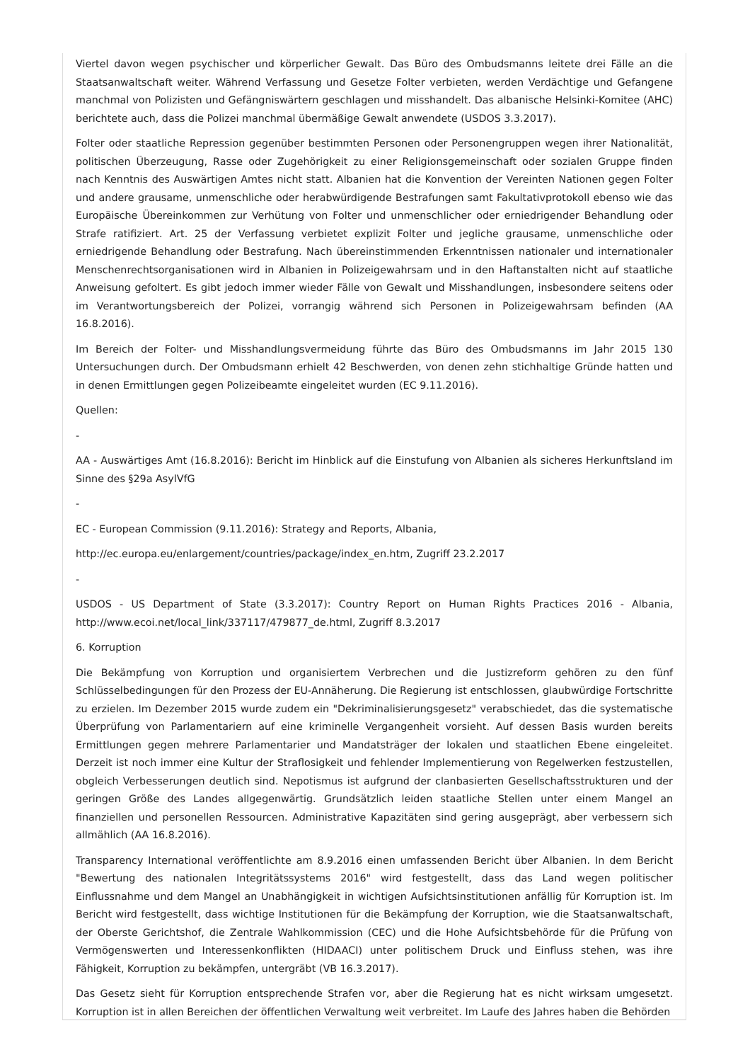Viertel davon wegen psychischer und körperlicher Gewalt. Das Büro des Ombudsmanns leitete drei Fälle an die Staatsanwaltschaft weiter. Während Verfassung und Gesetze Folter verbieten, werden Verdächtige und Gefangene manchmal von Polizisten und Gefängniswärtern geschlagen und misshandelt. Das albanische Helsinki-Komitee (AHC) berichtete auch, dass die Polizei manchmal übermäßige Gewalt anwendete (USDOS 3.3.2017).
Folter oder staatliche Repression gegenüber bestimmten Personen oder Personengruppen wegen ihrer Nationalität, politischen Überzeugung, Rasse oder Zugehörigkeit zu einer Religionsgemeinschaft oder sozialen Gruppe finden nach Kenntnis des Auswärtigen Amtes nicht statt. Albanien hat die Konvention der Vereinten Nationen gegen Folter und andere grausame, unmenschliche oder herabwürdigende Bestrafungen samt Fakultativprotokoll ebenso wie das Europäische Übereinkommen zur Verhütung von Folter und unmenschlicher oder erniedrigender Behandlung oder Strafe ratifiziert. Art. 25 der Verfassung verbietet explizit Folter und jegliche grausame, unmenschliche oder erniedrigende Behandlung oder Bestrafung. Nach übereinstimmenden Erkenntnissen nationaler und internationaler Menschenrechtsorganisationen wird in Albanien in Polizeigewahrsam und in den Haftanstalten nicht auf staatliche Anweisung gefoltert. Es gibt jedoch immer wieder Fälle von Gewalt und Misshandlungen, insbesondere seitens oder im Verantwortungsbereich der Polizei, vorrangig während sich Personen in Polizeigewahrsam befinden (AA 16.8.2016).
Im Bereich der Folter- und Misshandlungsvermeidung führte das Büro des Ombudsmanns im Jahr 2015 130 Untersuchungen durch. Der Ombudsmann erhielt 42 Beschwerden, von denen zehn stichhaltige Gründe hatten und in denen Ermittlungen gegen Polizeibeamte eingeleitet wurden (EC 9.11.2016).
Quellen:
-
AA - Auswärtiges Amt (16.8.2016): Bericht im Hinblick auf die Einstufung von Albanien als sicheres Herkunftsland im Sinne des §29a AsylVfG
-
EC - European Commission (9.11.2016): Strategy and Reports, Albania,
http://ec.europa.eu/enlargement/countries/package/index_en.htm, Zugriff 23.2.2017
-
USDOS - US Department of State (3.3.2017): Country Report on Human Rights Practices 2016 - Albania, http://www.ecoi.net/local_link/337117/479877_de.html, Zugriff 8.3.2017
6. Korruption
Die Bekämpfung von Korruption und organisiertem Verbrechen und die Justizreform gehören zu den fünf Schlüsselbedingungen für den Prozess der EU-Annäherung. Die Regierung ist entschlossen, glaubwürdige Fortschritte zu erzielen. Im Dezember 2015 wurde zudem ein "Dekriminalisierungsgesetz" verabschiedet, das die systematische Überprüfung von Parlamentariern auf eine kriminelle Vergangenheit vorsieht. Auf dessen Basis wurden bereits Ermittlungen gegen mehrere Parlamentarier und Mandatsträger der lokalen und staatlichen Ebene eingeleitet. Derzeit ist noch immer eine Kultur der Straflosigkeit und fehlender Implementierung von Regelwerken festzustellen, obgleich Verbesserungen deutlich sind. Nepotismus ist aufgrund der clanbasierten Gesellschaftsstrukturen und der geringen Größe des Landes allgegenwärtig. Grundsätzlich leiden staatliche Stellen unter einem Mangel an finanziellen und personellen Ressourcen. Administrative Kapazitäten sind gering ausgeprägt, aber verbessern sich allmählich (AA 16.8.2016).
Transparency International veröffentlichte am 8.9.2016 einen umfassenden Bericht über Albanien. In dem Bericht "Bewertung des nationalen Integritätssystems 2016" wird festgestellt, dass das Land wegen politischer Einflussnahme und dem Mangel an Unabhängigkeit in wichtigen Aufsichtsinstitutionen anfällig für Korruption ist. Im Bericht wird festgestellt, dass wichtige Institutionen für die Bekämpfung der Korruption, wie die Staatsanwaltschaft, der Oberste Gerichtshof, die Zentrale Wahlkommission (CEC) und die Hohe Aufsichtsbehörde für die Prüfung von Vermögenswerten und Interessenkonflikten (HIDAACI) unter politischem Druck und Einfluss stehen, was ihre Fähigkeit, Korruption zu bekämpfen, untergräbt (VB 16.3.2017).
Das Gesetz sieht für Korruption entsprechende Strafen vor, aber die Regierung hat es nicht wirksam umgesetzt. Korruption ist in allen Bereichen der öffentlichen Verwaltung weit verbreitet. Im Laufe des Jahres haben die Behörden